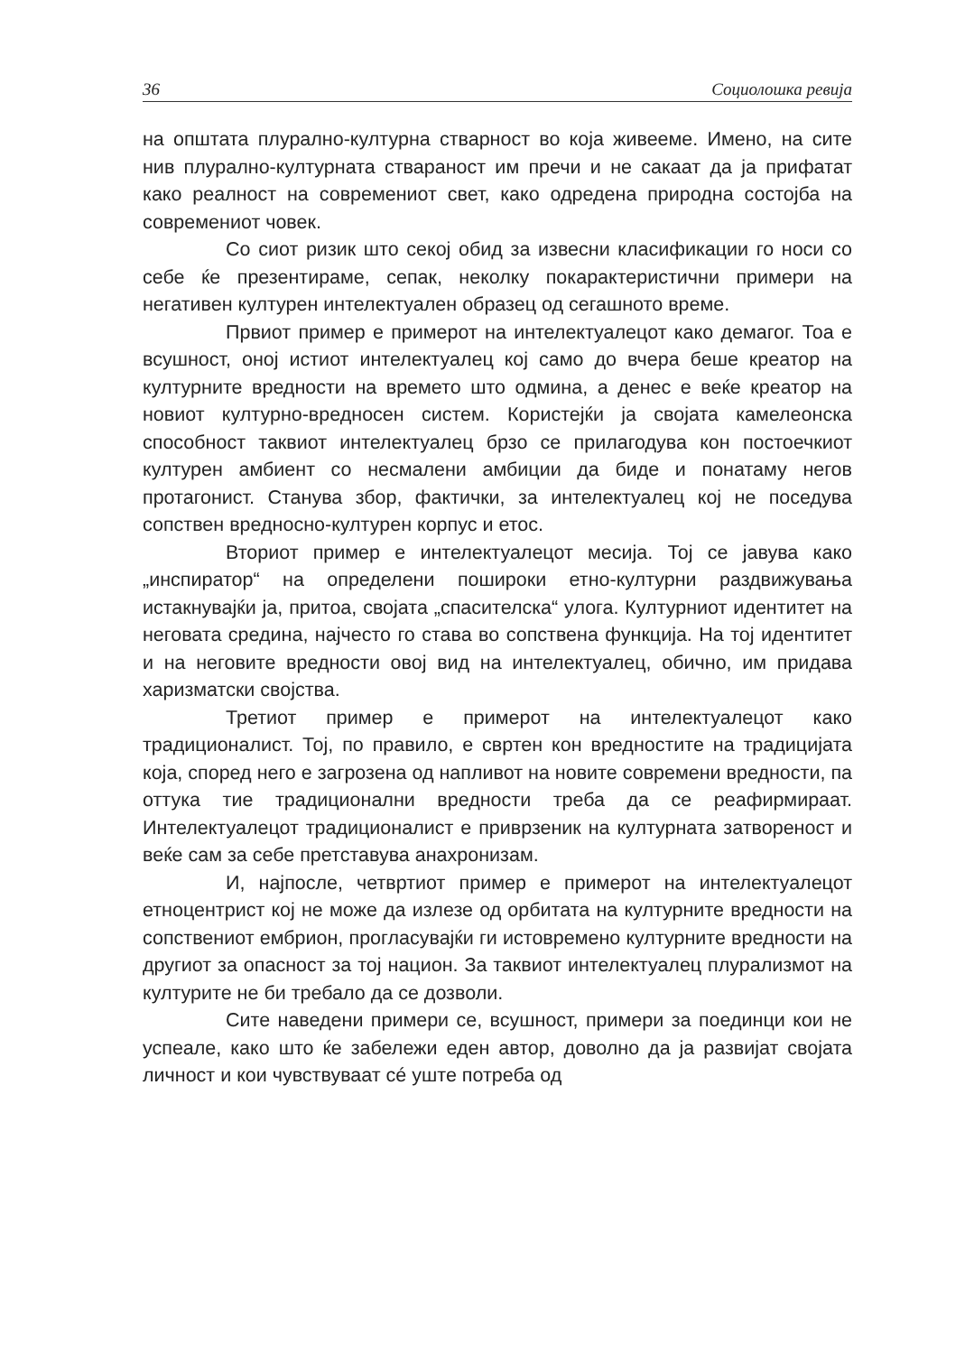36 Социолошка ревија
на општата плурално-културна стварност во која живееме. Имено, на сите нив плурално-културната ствараност им пречи и не сакаат да ја прифатат како реалност на современиот свет, како одредена природна состојба на современиот човек.
Со сиот ризик што секој обид за извесни класификации го носи со себе ќе презентираме, сепак, неколку покарактеристични примери на негативен културен интелектуален образец од сегашното време.
Првиот пример е примерот на интелектуалецот како демагог. Тоа е всушност, оној истиот интелектуалец кој само до вчера беше креатор на културните вредности на времето што одмина, а денес е веќе креатор на новиот културно-вредносен систем. Користејќи ја својата камелеонска способност таквиот интелектуалец брзо се прилагодува кон постоечкиот културен амбиент со несмалени амбиции да биде и понатаму негов протагонист. Станува збор, фактички, за интелектуалец кој не поседува сопствен вредносно-културен корпус и етос.
Вториот пример е интелектуалецот месија. Тој се јавува како „инспиратор“ на определени пошироки етно-културни раздвижувања истакнувајќи ја, притоа, својата „спасителска“ улога. Културниот идентитет на неговата средина, најчесто го става во сопствена функција. На тој идентитет и на неговите вредности овој вид на интелектуалец, обично, им придава харизматски својства.
Третиот пример е примерот на интелектуалецот како традиционалист. Тој, по правило, е свртен кон вредностите на традицијата која, според него е загрозена од напливот на новите современи вредности, па оттука тие традиционални вредности треба да се реафирмираат. Интелектуалецот традиционалист е приврзеник на културната затвореност и веќе сам за себе претставува анахронизам.
И, најпосле, четвртиот пример е примерот на интелектуалецот етноцентрист кој не може да излезе од орбитата на културните вредности на сопствениот ембрион, прогласувајќи ги истовремено културните вредности на другиот за опасност за тој национ. За таквиот интелектуалец плурализмот на културите не би требало да се дозволи.
Сите наведени примери се, всушност, примери за поединци кои не успеале, како што ќе забележи еден автор, доволно да ја развијат својата личност и кои чувствуваат сé уште потреба од